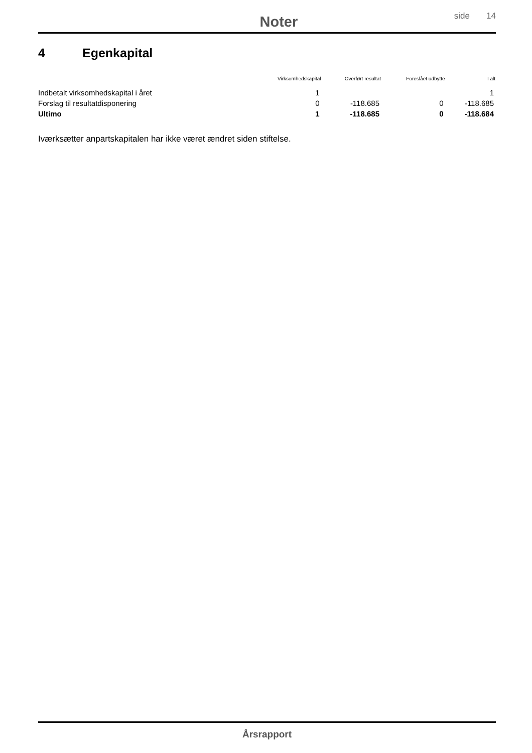Noter
side 14
4 Egenkapital
| | Virksomhedskapital | Overført resultat | Foreslået udbytte | I alt |
| --- | --- | --- | --- | --- |
| Indbetalt virksomhedskapital i året | 1 | | | 1 |
| Forslag til resultatdisponering | 0 | -118.685 | 0 | -118.685 |
| Ultimo | 1 | -118.685 | 0 | -118.684 |
Iværksætter anpartskapitalen har ikke været ændret siden stiftelse.
Årsrapport